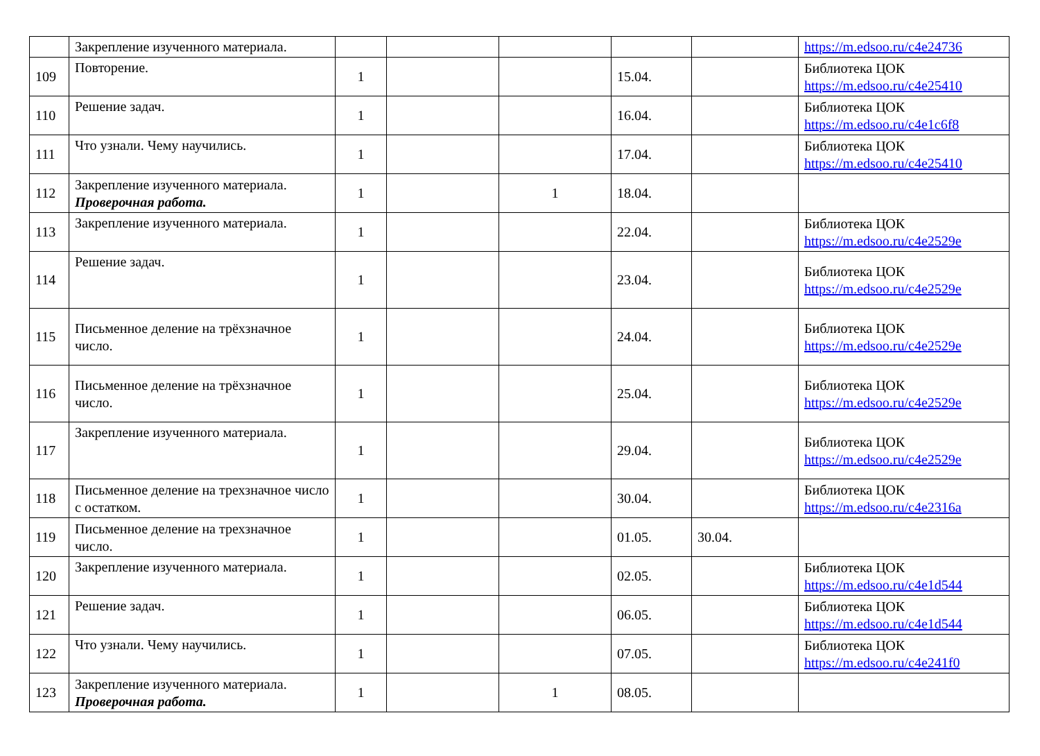| | Закрепление изученного материала. | | | | | | https://m.edsoo.ru/c4e24736 |
| 109 | Повторение. | 1 | | | 15.04. | | Библиотека ЦОК https://m.edsoo.ru/c4e25410 |
| 110 | Решение задач. | 1 | | | 16.04. | | Библиотека ЦОК https://m.edsoo.ru/c4e1c6f8 |
| 111 | Что узнали. Чему научились. | 1 | | | 17.04. | | Библиотека ЦОК https://m.edsoo.ru/c4e25410 |
| 112 | Закрепление изученного материала. Проверочная работа. | 1 | | 1 | 18.04. | | |
| 113 | Закрепление изученного материала. | 1 | | | 22.04. | | Библиотека ЦОК https://m.edsoo.ru/c4e2529e |
| 114 | Решение задач. | 1 | | | 23.04. | | Библиотека ЦОК https://m.edsoo.ru/c4e2529e |
| 115 | Письменное деление на трёхзначное число. | 1 | | | 24.04. | | Библиотека ЦОК https://m.edsoo.ru/c4e2529e |
| 116 | Письменное деление на трёхзначное число. | 1 | | | 25.04. | | Библиотека ЦОК https://m.edsoo.ru/c4e2529e |
| 117 | Закрепление изученного материала. | 1 | | | 29.04. | | Библиотека ЦОК https://m.edsoo.ru/c4e2529e |
| 118 | Письменное деление на трехзначное число с остатком. | 1 | | | 30.04. | | Библиотека ЦОК https://m.edsoo.ru/c4e2316a |
| 119 | Письменное деление на трехзначное число. | 1 | | | 01.05. | 30.04. | |
| 120 | Закрепление изученного материала. | 1 | | | 02.05. | | Библиотека ЦОК https://m.edsoo.ru/c4e1d544 |
| 121 | Решение задач. | 1 | | | 06.05. | | Библиотека ЦОК https://m.edsoo.ru/c4e1d544 |
| 122 | Что узнали. Чему научились. | 1 | | | 07.05. | | Библиотека ЦОК https://m.edsoo.ru/c4e241f0 |
| 123 | Закрепление изученного материала. Проверочная работа. | 1 | | 1 | 08.05. | | |